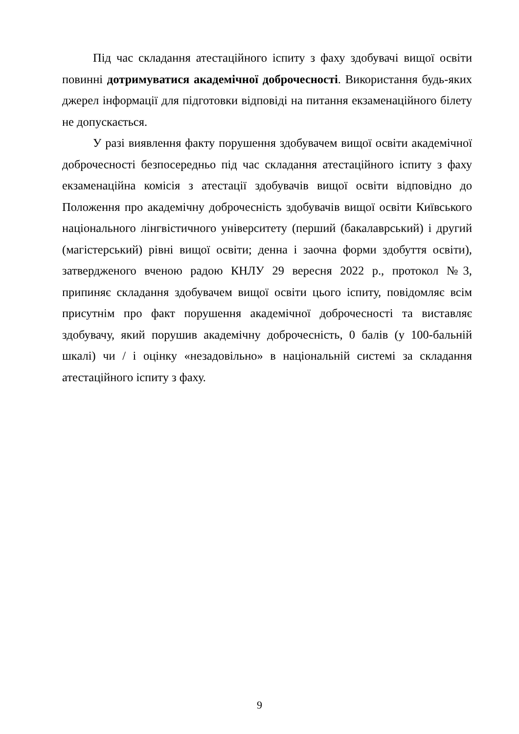Під час складання атестаційного іспиту з фаху здобувачі вищої освіти повинні дотримуватися академічної доброчесності. Використання будь-яких джерел інформації для підготовки відповіді на питання екзаменаційного білету не допускається.
У разі виявлення факту порушення здобувачем вищої освіти академічної доброчесності безпосередньо під час складання атестаційного іспиту з фаху екзаменаційна комісія з атестації здобувачів вищої освіти відповідно до Положення про академічну доброчесність здобувачів вищої освіти Київського національного лінгвістичного університету (перший (бакалаврський) і другий (магістерський) рівні вищої освіти; денна і заочна форми здобуття освіти), затвердженого вченою радою КНЛУ 29 вересня 2022 р., протокол №3, припиняє складання здобувачем вищої освіти цього іспиту, повідомляє всім присутнім про факт порушення академічної доброчесності та виставляє здобувачу, який порушив академічну доброчесність, 0 балів (у 100-бальній шкалі) чи / і оцінку «незадовільно» в національній системі за складання атестаційного іспиту з фаху.
9